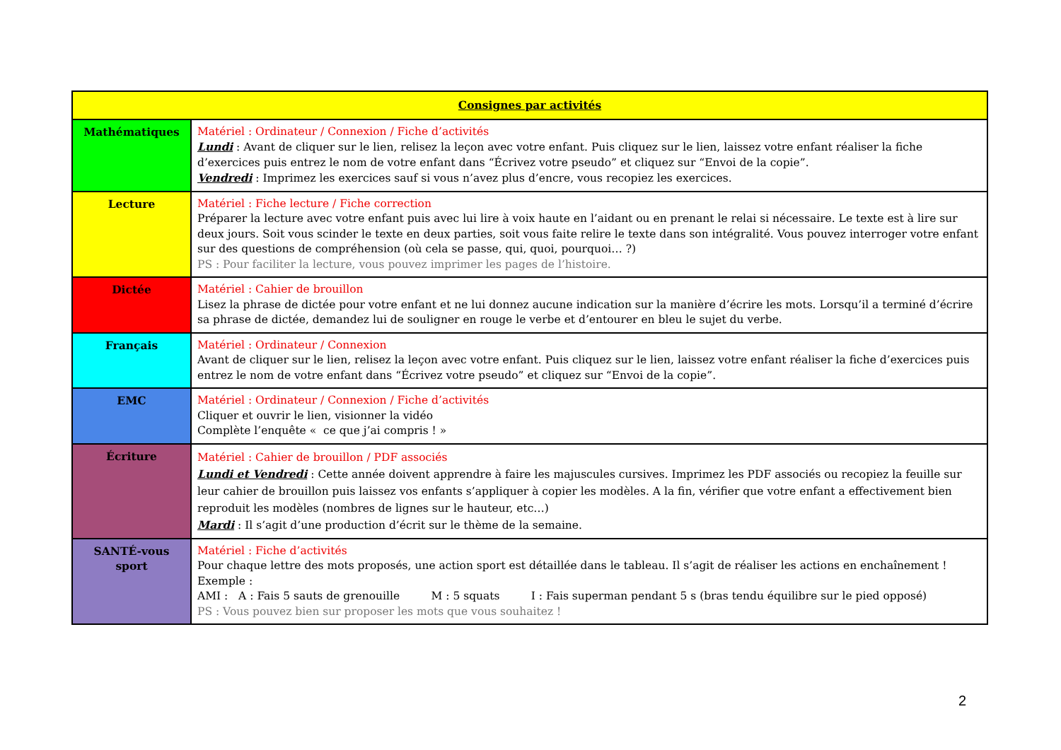| Consignes par activités | |
| --- | --- |
| Mathématiques | Matériel : Ordinateur / Connexion / Fiche d’activités Lundi : Avant de cliquer sur le lien, relisez la leçon avec votre enfant. Puis cliquez sur le lien, laissez votre enfant réaliser la fiche d’exercices puis entrez le nom de votre enfant dans “Écrivez votre pseudo” et cliquez sur “Envoi de la copie”. Vendredi : Imprimez les exercices sauf si vous n’avez plus d’encre, vous recopiez les exercices. |
| Lecture | Matériel : Fiche lecture / Fiche correction Préparer la lecture avec votre enfant puis avec lui lire à voix haute en l’aidant ou en prenant le relai si nécessaire. Le texte est à lire sur deux jours. Soit vous scinder le texte en deux parties, soit vous faite relire le texte dans son intégralité. Vous pouvez interroger votre enfant sur des questions de compréhension (où cela se passe, qui, quoi, pourquoi… ?) PS : Pour faciliter la lecture, vous pouvez imprimer les pages de l’histoire. |
| Dictée | Matériel : Cahier de brouillon Lisez la phrase de dictée pour votre enfant et ne lui donnez aucune indication sur la manière d’écrire les mots. Lorsqu’il a terminé d’écrire sa phrase de dictée, demandez lui de souligner en rouge le verbe et d’entourer en bleu le sujet du verbe. |
| Français | Matériel : Ordinateur / Connexion Avant de cliquer sur le lien, relisez la leçon avec votre enfant. Puis cliquez sur le lien, laissez votre enfant réaliser la fiche d’exercices puis entrez le nom de votre enfant dans “Écrivez votre pseudo” et cliquez sur “Envoi de la copie”. |
| EMC | Matériel : Ordinateur / Connexion / Fiche d’activités Cliquer et ouvrir le lien, visionner la vidéo Complète l’enquête « ce que j’ai compris ! » |
| Écriture | Matériel : Cahier de brouillon / PDF associés Lundi et Vendredi : Cette année doivent apprendre à faire les majuscules cursives. Imprimez les PDF associés ou recopiez la feuille sur leur cahier de brouillon puis laissez vos enfants s’appliquer à copier les modèles. A la fin, vérifier que votre enfant a effectivement bien reproduit les modèles (nombres de lignes sur le hauteur, etc…) Mardi : Il s’agit d’une production d’écrit sur le thème de la semaine. |
| SANTÉ-vous sport | Matériel : Fiche d’activités Pour chaque lettre des mots proposés, une action sport est détaillée dans le tableau. Il s’agit de réaliser les actions en enchaînement ! Exemple : AMI : A : Fais 5 sauts de grenouille M : 5 squats I : Fais superman pendant 5 s (bras tendu équilibre sur le pied opposé) PS : Vous pouvez bien sur proposer les mots que vous souhaitez ! |
2